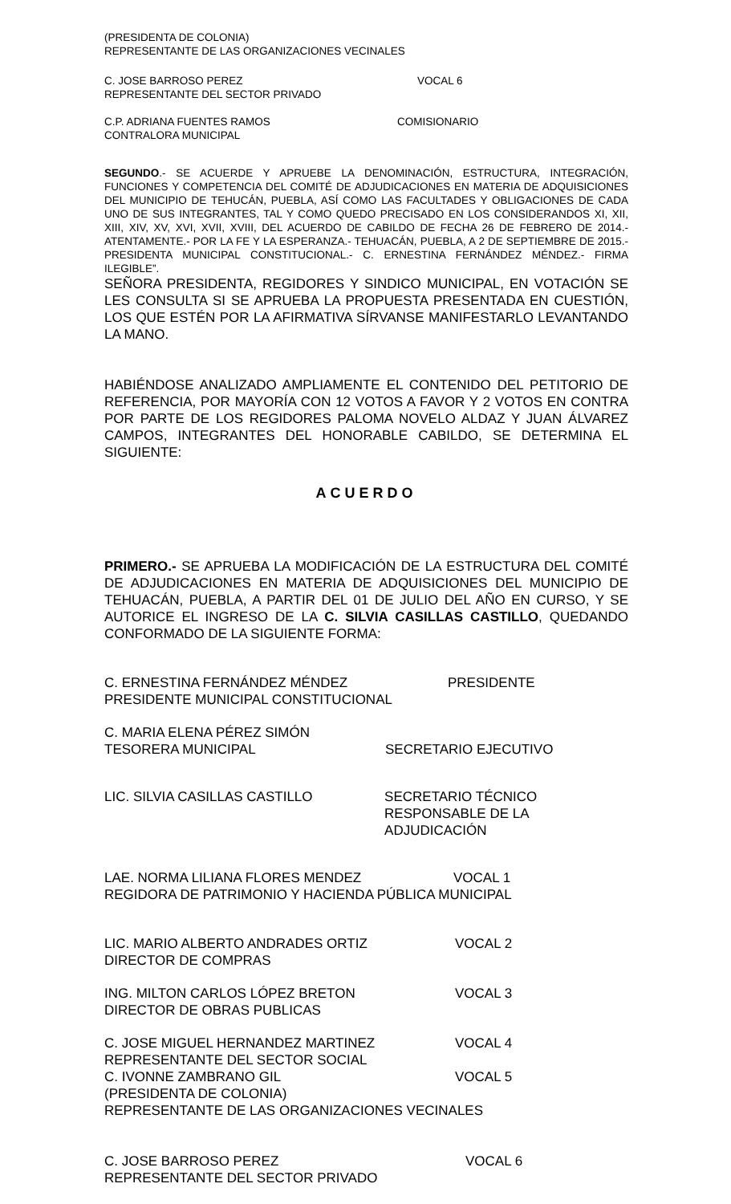(PRESIDENTA DE COLONIA)
REPRESENTANTE DE LAS ORGANIZACIONES VECINALES
C. JOSE BARROSO PEREZ
REPRESENTANTE DEL SECTOR PRIVADO
VOCAL 6
C.P. ADRIANA FUENTES RAMOS
CONTRALORA MUNICIPAL
COMISIONARIO
SEGUNDO.- SE ACUERDE Y APRUEBE LA DENOMINACIÓN, ESTRUCTURA, INTEGRACIÓN, FUNCIONES Y COMPETENCIA DEL COMITÉ DE ADJUDICACIONES EN MATERIA DE ADQUISICIONES DEL MUNICIPIO DE TEHUCÁN, PUEBLA, ASÍ COMO LAS FACULTADES Y OBLIGACIONES DE CADA UNO DE SUS INTEGRANTES, TAL Y COMO QUEDO PRECISADO EN LOS CONSIDERANDOS XI, XII, XIII, XIV, XV, XVI, XVII, XVIII, DEL ACUERDO DE CABILDO DE FECHA 26 DE FEBRERO DE 2014.- ATENTAMENTE.- POR LA FE Y LA ESPERANZA.- TEHUACÁN, PUEBLA, A 2 DE SEPTIEMBRE DE 2015.- PRESIDENTA MUNICIPAL CONSTITUCIONAL.- C. ERNESTINA FERNÁNDEZ MÉNDEZ.- FIRMA ILEGIBLE”.
SEÑORA PRESIDENTA, REGIDORES Y SINDICO MUNICIPAL, EN VOTACIÓN SE LES CONSULTA SI SE APRUEBA LA PROPUESTA PRESENTADA EN CUESTIÓN, LOS QUE ESTÉN POR LA AFIRMATIVA SÍRVANSE MANIFESTARLO LEVANTANDO LA MANO.
HABIÉNDOSE ANALIZADO AMPLIAMENTE EL CONTENIDO DEL PETITORIO DE REFERENCIA, POR MAYORÍA CON 12 VOTOS A FAVOR Y 2 VOTOS EN CONTRA POR PARTE DE LOS REGIDORES PALOMA NOVELO ALDAZ Y JUAN ÁLVAREZ CAMPOS, INTEGRANTES DEL HONORABLE CABILDO, SE DETERMINA EL SIGUIENTE:
ACUERDO
PRIMERO.- SE APRUEBA LA MODIFICACIÓN DE LA ESTRUCTURA DEL COMITÉ DE ADJUDICACIONES EN MATERIA DE ADQUISICIONES DEL MUNICIPIO DE TEHUACÁN, PUEBLA, A PARTIR DEL 01 DE JULIO DEL AÑO EN CURSO, Y SE AUTORICE EL INGRESO DE LA C. SILVIA CASILLAS CASTILLO, QUEDANDO CONFORMADO DE LA SIGUIENTE FORMA:
C. ERNESTINA FERNÁNDEZ MÉNDEZ
PRESIDENTE MUNICIPAL CONSTITUCIONAL
PRESIDENTE
C. MARIA ELENA PÉREZ SIMÓN
TESORERA MUNICIPAL
SECRETARIO EJECUTIVO
LIC. SILVIA CASILLAS CASTILLO SECRETARIO TÉCNICO
RESPONSABLE DE LA ADJUDICACIÓN
LAE. NORMA LILIANA FLORES MENDEZ
VOCAL 1
REGIDORA DE PATRIMONIO Y HACIENDA PÚBLICA MUNICIPAL
LIC. MARIO ALBERTO ANDRADES ORTIZ
DIRECTOR DE COMPRAS
VOCAL 2
ING. MILTON CARLOS LÓPEZ BRETON
DIRECTOR DE OBRAS PUBLICAS
VOCAL 3
C. JOSE MIGUEL HERNANDEZ MARTINEZ
REPRESENTANTE DEL SECTOR SOCIAL
VOCAL 4
C. IVONNE ZAMBRANO GIL VOCAL 5
(PRESIDENTA DE COLONIA)
REPRESENTANTE DE LAS ORGANIZACIONES VECINALES
C. JOSE BARROSO PEREZ
REPRESENTANTE DEL SECTOR PRIVADO
VOCAL 6